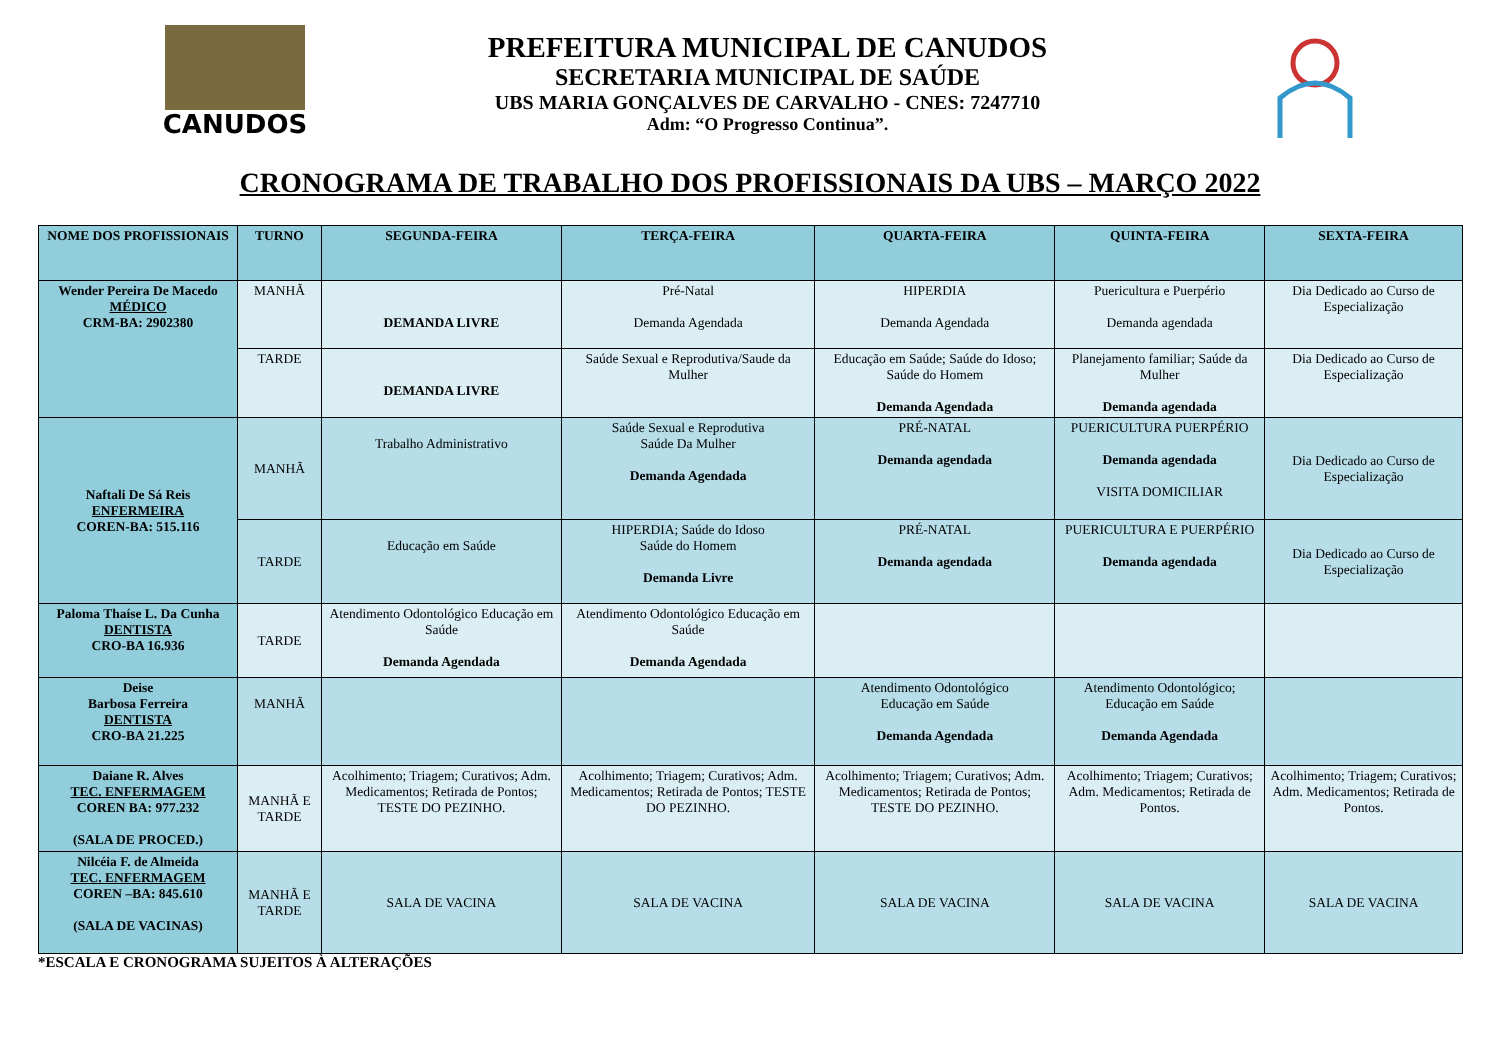CANUDOS
PREFEITURA MUNICIPAL DE CANUDOS
SECRETARIA MUNICIPAL DE SAÚDE
UBS MARIA GONÇALVES DE CARVALHO - CNES: 7247710
Adm: “O Progresso Continua”.
CRONOGRAMA DE TRABALHO DOS PROFISSIONAIS DA UBS – MARÇO 2022
| NOME DOS PROFISSIONAIS | TURNO | SEGUNDA-FEIRA | TERÇA-FEIRA | QUARTA-FEIRA | QUINTA-FEIRA | SEXTA-FEIRA |
| --- | --- | --- | --- | --- | --- | --- |
| Wender Pereira De Macedo MÉDICO CRM-BA: 2902380 | MANHÃ | DEMANDA LIVRE | Pré-Natal Demanda Agendada | HIPERDIA Demanda Agendada | Puericultura e Puerpério Demanda agendada | Dia Dedicado ao Curso de Especialização |
| | TARDE | DEMANDA LIVRE | Saúde Sexual e Reprodutiva/Saude da Mulher | Educação em Saúde; Saúde do Idoso; Saúde do Homem Demanda Agendada | Planejamento familiar; Saúde da Mulher Demanda agendada | Dia Dedicado ao Curso de Especialização |
| Naftali De Sá Reis ENFERMEIRA COREN-BA: 515.116 | MANHÃ | Trabalho Administrativo | Saúde Sexual e Reprodutiva Saúde Da Mulher Demanda Agendada | PRÉ-NATAL Demanda agendada | PUERICULTURA PUERPÉRIO Demanda agendada VISITA DOMICILIAR | Dia Dedicado ao Curso de Especialização |
| | TARDE | Educação em Saúde | HIPERDIA; Saúde do Idoso Saúde do Homem Demanda Livre | PRÉ-NATAL Demanda agendada | PUERICULTURA E PUERPÉRIO Demanda agendada | Dia Dedicado ao Curso de Especialização |
| Paloma Thaíse L. Da Cunha DENTISTA CRO-BA 16.936 | TARDE | Atendimento Odontológico Educação em Saúde Demanda Agendada | Atendimento Odontológico Educação em Saúde Demanda Agendada | | | |
| Deise Barbosa Ferreira DENTISTA CRO-BA 21.225 | MANHÃ | | | Atendimento Odontológico Educação em Saúde Demanda Agendada | Atendimento Odontológico; Educação em Saúde Demanda Agendada | |
| Daiane R. Alves TEC. ENFERMAGEM COREN BA: 977.232 (SALA DE PROCED.) | MANHÃ E TARDE | Acolhimento; Triagem; Curativos; Adm. Medicamentos; Retirada de Pontos; TESTE DO PEZINHO. | Acolhimento; Triagem; Curativos; Adm. Medicamentos; Retirada de Pontos; TESTE DO PEZINHO. | Acolhimento; Triagem; Curativos; Adm. Medicamentos; Retirada de Pontos; TESTE DO PEZINHO. | Acolhimento; Triagem; Curativos; Adm. Medicamentos; Retirada de Pontos. | Acolhimento; Triagem; Curativos; Adm. Medicamentos; Retirada de Pontos. |
| Nilcéia F. de Almeida TEC. ENFERMAGEM COREN –BA: 845.610 (SALA DE VACINAS) | MANHÃ E TARDE | SALA DE VACINA | SALA DE VACINA | SALA DE VACINA | SALA DE VACINA | SALA DE VACINA |
*ESCALA E CRONOGRAMA SUJEITOS À ALTERAÇÕES